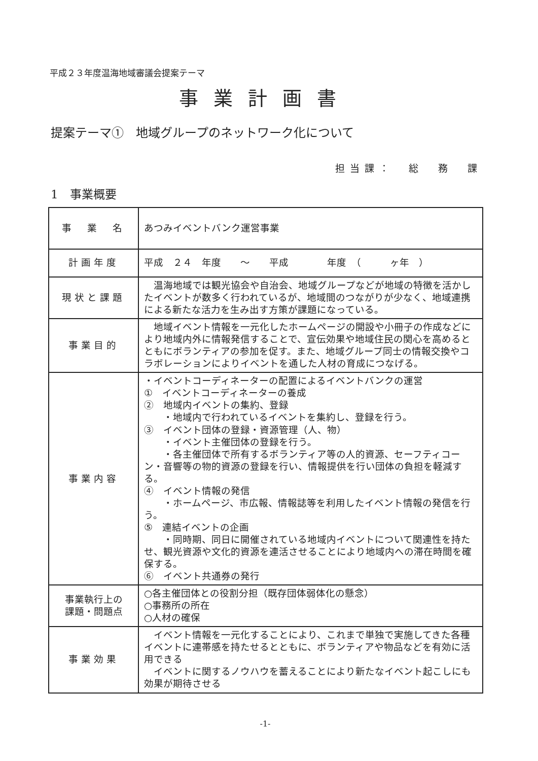平成２３年度温海地域審議会提案テーマ
事業計画書
提案テーマ①　地域グループのネットワーク化について
担当課：　総　務　課
1　事業概要
| 事 業 名 | あつみイベントバンク運営事業 |
| 計画年度 | 平成 ２４ 年度 ～ 平成 年度 （ ヶ年 ） |
| 現状と課題 | 温海地域では観光協会や自治会、地域グループなどが地域の特徴を活かしたイベントが数多く行われているが、地域間のつながりが少なく、地域連携による新たな活力を生み出す方策が課題になっている。 |
| 事業目的 | 地域イベント情報を一元化したホームページの開設や小冊子の作成などにより地域内外に情報発信することで、宣伝効果や地域住民の関心を高めるとともにボランティアの参加を促す。また、地域グループ同士の情報交換やコラボレーションによりイベントを通した人材の育成につなげる。 |
| 事業内容 | ・イベントコーディネーターの配置によるイベントバンクの運営 ① イベントコーディネーターの養成 ② 地域内イベントの集約、登録 ・地域内で行われているイベントを集約し、登録を行う。 ③ イベント団体の登録・資源管理（人、物） ・イベント主催団体の登録を行う。 ・各主催団体で所有するボランティア等の人的資源、セーフティコーン・音響等の物的資源の登録を行い、情報提供を行い団体の負担を軽減する。 ④ イベント情報の発信 ・ホームページ、市広報、情報誌等を利用したイベント情報の発信を行う。 ⑤ 連結イベントの企画 ・同時期、同日に開催されている地域内イベントについて関連性を持たせ、観光資源や文化的資源を連活させることにより地域内への滞在時間を確保する。 ⑥ イベント共通券の発行 |
| 事業執行上の 課題・問題点 | ○各主催団体との役割分担（既存団体弱体化の懸念） ○事務所の所在 ○人材の確保 |
| 事業効果 | イベント情報を一元化することにより、これまで単独で実施してきた各種イベントに連帯感を持たせるとともに、ボランティアや物品などを有効に活用できる イベントに関するノウハウを蓄えることにより新たなイベント起こしにも効果が期待させる |
-1-